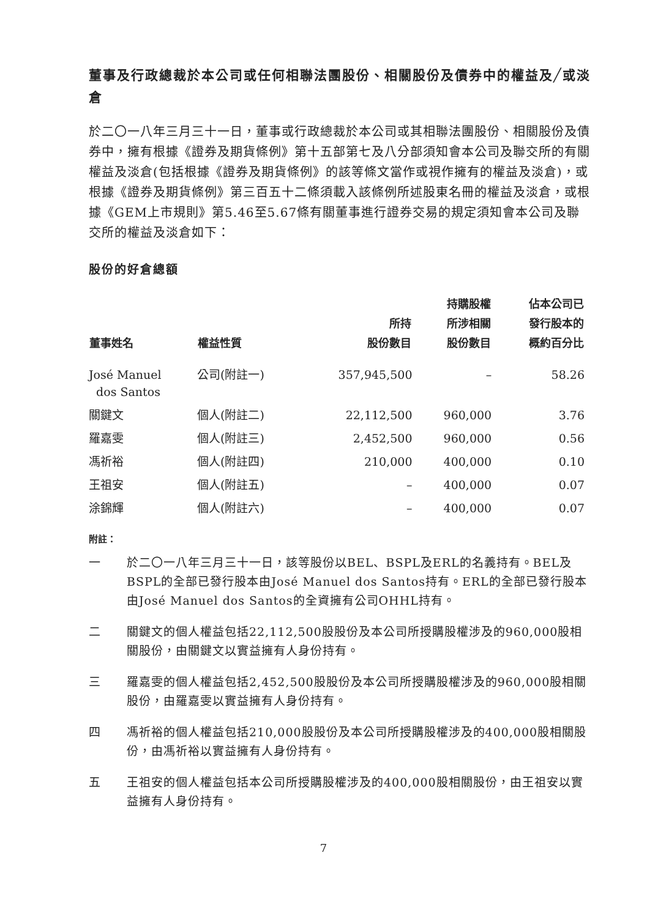董事及行政總裁於本公司或任何相聯法團股份、相關股份及債券中的權益及╱或淡倉
於二〇一八年三月三十一日，董事或行政總裁於本公司或其相聯法團股份、相關股份及債券中，擁有根據《證券及期貨條例》第十五部第七及八分部須知會本公司及聯交所的有關權益及淡倉(包括根據《證券及期貨條例》的該等條文當作或視作擁有的權益及淡倉)，或根據《證券及期貨條例》第三百五十二條須載入該條例所述股東名冊的權益及淡倉，或根據《GEM上市規則》第5.46至5.67條有關董事進行證券交易的規定須知會本公司及聯交所的權益及淡倉如下：
股份的好倉總額
| 董事姓名 | 權益性質 | 所持 股份數目 | 持購股權 所涉相關 股份數目 | 佔本公司已 發行股本的 概約百分比 |
| --- | --- | --- | --- | --- |
| José Manuel dos Santos | 公司(附註一) | 357,945,500 | – | 58.26 |
| 關鍵文 | 個人(附註二) | 22,112,500 | 960,000 | 3.76 |
| 羅嘉雯 | 個人(附註三) | 2,452,500 | 960,000 | 0.56 |
| 馮祈裕 | 個人(附註四) | 210,000 | 400,000 | 0.10 |
| 王祖安 | 個人(附註五) | – | 400,000 | 0.07 |
| 涂錦輝 | 個人(附註六) | – | 400,000 | 0.07 |
附註：
一 於二〇一八年三月三十一日，該等股份以BEL、BSPL及ERL的名義持有。BEL及BSPL的全部已發行股本由José Manuel dos Santos持有。ERL的全部已發行股本由José Manuel dos Santos的全資擁有公司OHHL持有。
二 關鍵文的個人權益包括22,112,500股股份及本公司所授購股權涉及的960,000股相關股份，由關鍵文以實益擁有人身份持有。
三 羅嘉雯的個人權益包括2,452,500股股份及本公司所授購股權涉及的960,000股相關股份，由羅嘉雯以實益擁有人身份持有。
四 馮祈裕的個人權益包括210,000股股份及本公司所授購股權涉及的400,000股相關股份，由馮祈裕以實益擁有人身份持有。
五 王祖安的個人權益包括本公司所授購股權涉及的400,000股相關股份，由王祖安以實益擁有人身份持有。
7